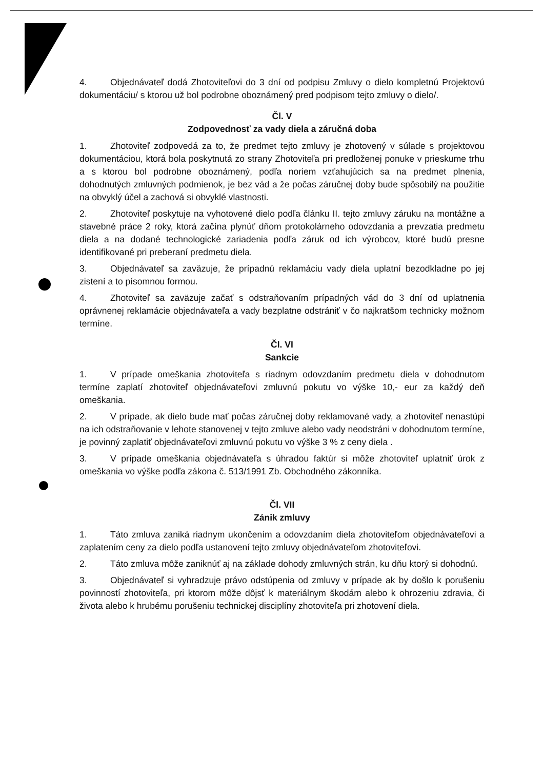4. Objednávateľ dodá Zhotoviteľovi do 3 dní od podpisu Zmluvy o dielo kompletnú Projektovú dokumentáciu/ s ktorou už bol podrobne oboznámený pred podpisom tejto zmluvy o dielo/.
Čl. V
Zodpovednosť za vady diela a záručná doba
1. Zhotoviteľ zodpovedá za to, že predmet tejto zmluvy je zhotovený v súlade s projektovou dokumentáciou, ktorá bola poskytnutá zo strany Zhotoviteľa pri predloženej ponuke v prieskume trhu a s ktorou bol podrobne oboznámený, podľa noriem vzťahujúcich sa na predmet plnenia, dohodnutých zmluvných podmienok, je bez vád a že počas záručnej doby bude spôsobilý na použitie na obvyklý účel a zachová si obvyklé vlastnosti.
2. Zhotoviteľ poskytuje na vyhotovené dielo podľa článku II. tejto zmluvy záruku na montážne a stavebné práce 2 roky, ktorá začína plynúť dňom protokolárneho odovzdania a prevzatia predmetu diela a na dodané technologické zariadenia podľa záruk od ich výrobcov, ktoré budú presne identifikované pri preberaní predmetu diela.
3. Objednávateľ sa zaväzuje, že prípadnú reklamáciu vady diela uplatní bezodkladne po jej zistení a to písomnou formou.
4. Zhotoviteľ sa zaväzuje začať s odstraňovaním prípadných vád do 3 dní od uplatnenia oprávnenej reklamácie objednávateľa a vady bezplatne odstrániť v čo najkratšom technicky možnom termíne.
Čl. VI
Sankcie
1. V prípade omeškania zhotoviteľa s riadnym odovzdaním predmetu diela v dohodnutom termíne zaplatí zhotoviteľ objednávateľovi zmluvnú pokutu vo výške 10,- eur za každý deň omeškania.
2. V prípade, ak dielo bude mať počas záručnej doby reklamované vady, a zhotoviteľ nenastúpi na ich odstraňovanie v lehote stanovenej v tejto zmluve alebo vady neodstráni v dohodnutom termíne, je povinný zaplatiť objednávateľovi zmluvnú pokutu vo výške 3 % z ceny diela .
3. V prípade omeškania objednávateľa s úhradou faktúr si môže zhotoviteľ uplatniť úrok z omeškania vo výške podľa zákona č. 513/1991 Zb. Obchodného zákonníka.
Čl. VII
Zánik zmluvy
1. Táto zmluva zaniká riadnym ukončením a odovzdaním diela zhotoviteľom objednávateľovi a zaplatením ceny za dielo podľa ustanovení tejto zmluvy objednávateľom zhotoviteľovi.
2. Táto zmluva môže zaniknúť aj na základe dohody zmluvných strán, ku dňu ktorý si dohodnú.
3. Objednávateľ si vyhradzuje právo odstúpenia od zmluvy v prípade ak by došlo k porušeniu povinností zhotoviteľa, pri ktorom môže dôjsť k materiálnym škodám alebo k ohrozeniu zdravia, či života alebo k hrubému porušeniu technickej disciplíny zhotoviteľa pri zhotovení diela.